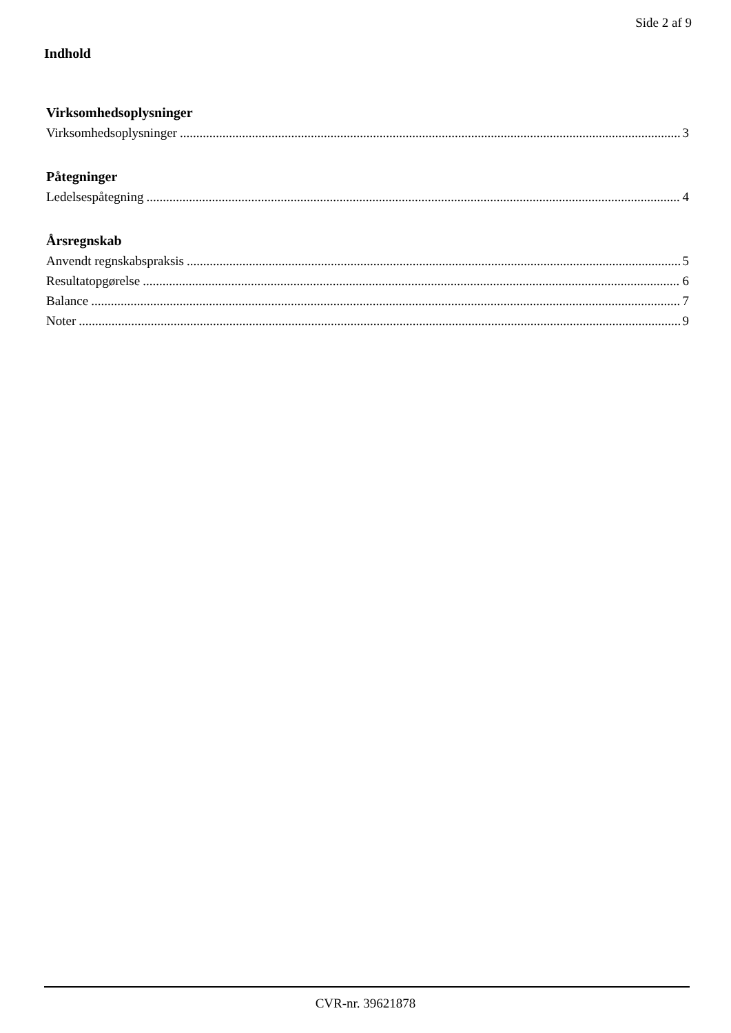Side 2 af 9
Indhold
Virksomhedsoplysninger
Virksomhedsoplysninger 3
Påtegninger
Ledelsespåtegning 4
Årsregnskab
Anvendt regnskabspraksis 5
Resultatopgørelse 6
Balance 7
Noter 9
CVR-nr. 39621878